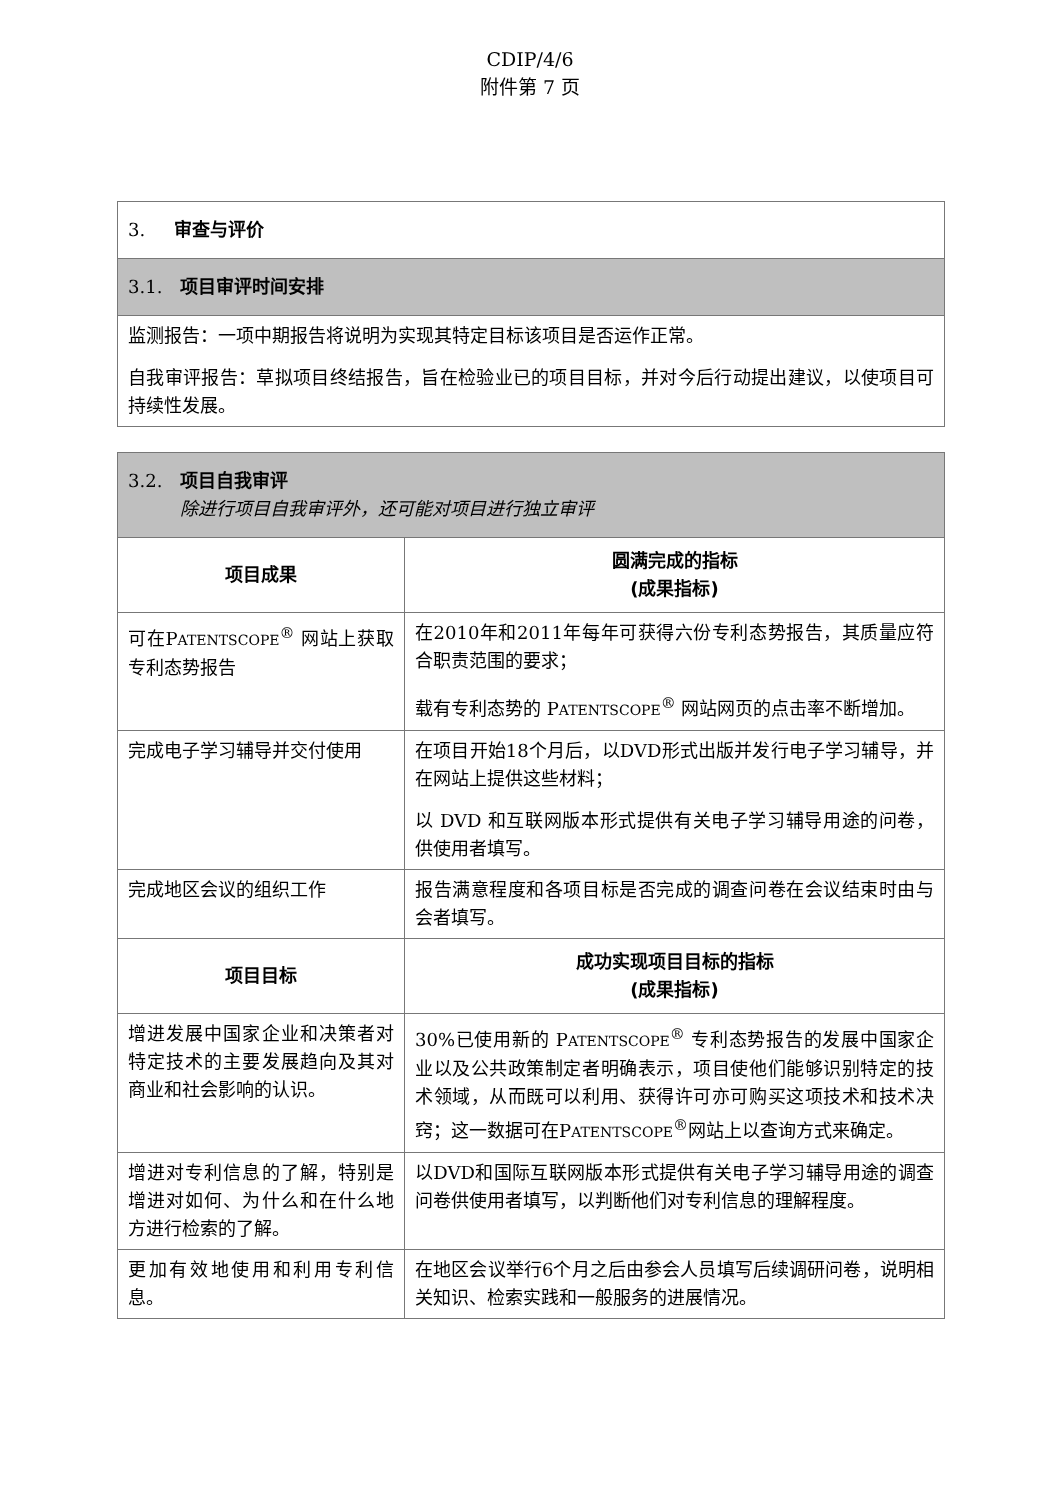CDIP/4/6
附件第 7 页
| 3. 审查与评价 |
| 3.1. 项目审评时间安排 |
| 监测报告：一项中期报告将说明为实现其特定目标该项目是否运作正常。 自我审评报告：草拟项目终结报告，旨在检验业已的项目目标，并对今后行动提出建议，以使项目可持续性发展。 |
| 3.2. 项目自我审评 除进行项目自我审评外，还可能对项目进行独立审评 | |
| 项目成果 | 圆满完成的指标 (成果指标) |
| 可在P ATENTSCOPE<sup>®</sup> 网站上获取专利态势报告 | 在2010年和2011年每年可获得六份专利态势报告，其质量应符合职责范围的要求； 载有专利态势的 P ATENTSCOPE<sup>®</sup> 网站网页的点击率不断增加。 |
| 完成电子学习辅导并交付使用 | 在项目开始18个月后，以DVD形式出版并发行电子学习辅导，并在网站上提供这些材料； 以 DVD 和互联网版本形式提供有关电子学习辅导用途的问卷，供使用者填写。 |
| 完成地区会议的组织工作 | 报告满意程度和各项目标是否完成的调查问卷在会议结束时由与会者填写。 |
| 项目目标 | 成功实现项目目标的指标 (成果指标) |
| 增进发展中国家企业和决策者对特定技术的主要发展趋向及其对商业和社会影响的认识。 | 30%已使用新的 P ATENTSCOPE<sup>®</sup> 专利态势报告的发展中国家企业以及公共政策制定者明确表示，项目使他们能够识别特定的技术领域，从而既可以利用、获得许可亦可购买这项技术和技术决窍；这一数据可在P ATENTSCOPE<sup>®</sup>网站上以查询方式来确定。 |
| 增进对专利信息的了解，特别是增进对如何、为什么和在什么地方进行检索的了解。 | 以DVD和国际互联网版本形式提供有关电子学习辅导用途的调查问卷供使用者填写，以判断他们对专利信息的理解程度。 |
| 更加有效地使用和利用专利信息。 | 在地区会议举行6个月之后由参会人员填写后续调研问卷，说明相关知识、检索实践和一般服务的进展情况。 |